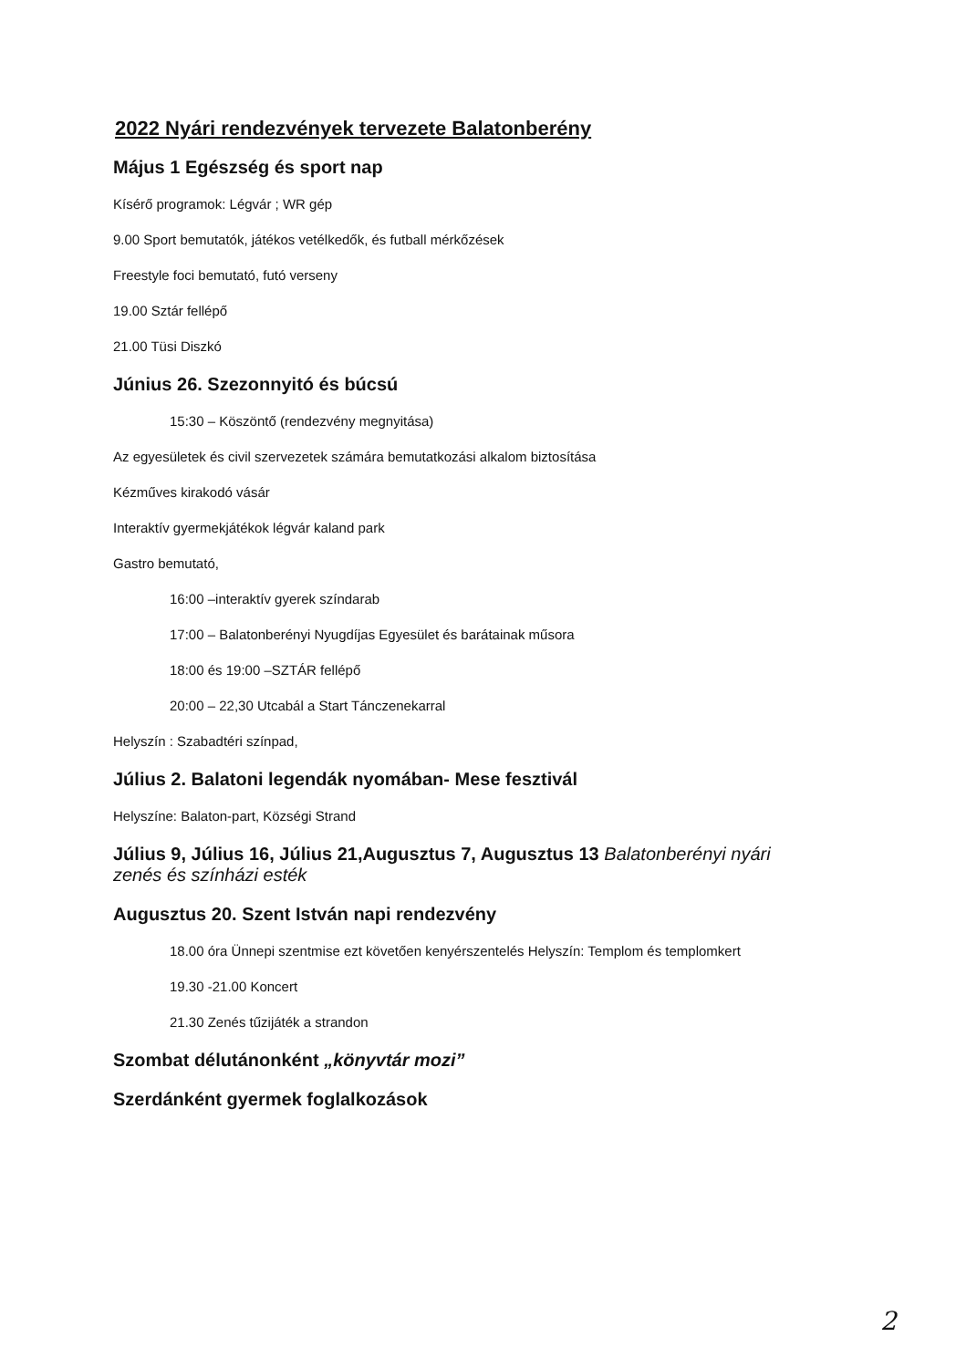2022 Nyári rendezvények tervezete Balatonberény
Május 1 Egészség és sport nap
Kísérő programok: Légvár ; WR gép
9.00 Sport bemutatók, játékos vetélkedők, és futball mérkőzések
Freestyle foci bemutató, futó verseny
19.00 Sztár fellépő
21.00 Tüsi Diszkó
Június 26. Szezonnyitó és búcsú
15:30 – Köszöntő (rendezvény megnyitása)
Az egyesületek és civil szervezetek számára bemutatkozási alkalom biztosítása
Kézműves kirakodó vásár
Interaktív gyermekjátékok légvár kaland park
Gastro bemutató,
16:00 –interaktív gyerek színdarab
17:00 – Balatonberényi Nyugdíjas Egyesület és barátainak műsora
18:00 és 19:00 –SZTÁR fellépő
20:00 – 22,30 Utcabál a Start Tánczenekarral
Helyszín : Szabadtéri színpad,
Július 2. Balatoni legendák nyomában- Mese fesztivál
Helyszíne: Balaton-part, Községi Strand
Július 9, Július 16, Július 21,Augusztus 7, Augusztus 13 Balatonberényi nyári zenés és színházi esték
Augusztus 20. Szent István napi rendezvény
18.00 óra Ünnepi szentmise ezt követően kenyérszentelés Helyszín: Templom és templomkert
19.30 -21.00 Koncert
21.30 Zenés tűzijáték a strandon
Szombat délutánonként „könyvtár mozi”
Szerdánként gyermek foglalkozások
2